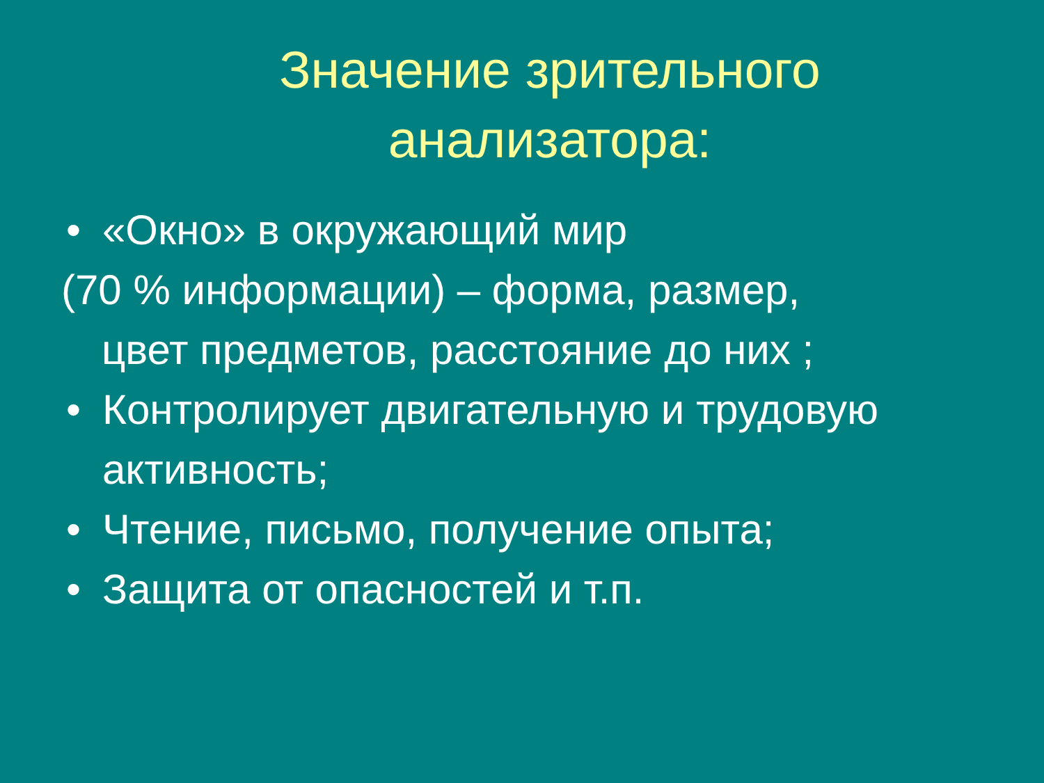Значение зрительного
анализатора:
• «Окно» в окружающий мир
(70 % информации) – форма, размер,
цвет предметов, расстояние до них ;
• Контролирует двигательную и трудовую
активность;
• Чтение, письмо, получение опыта;
• Защита от опасностей и т.п.